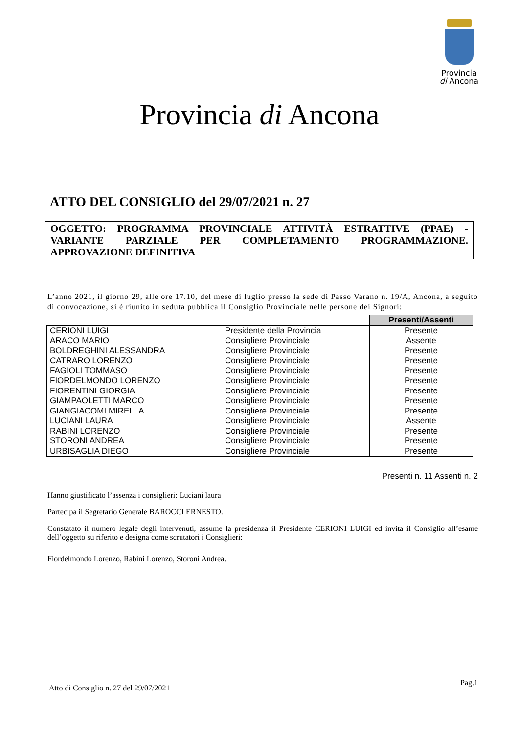Provincia
di Ancona
Provincia di Ancona
ATTO DEL CONSIGLIO del 29/07/2021 n. 27
OGGETTO: PROGRAMMA PROVINCIALE ATTIVITÀ ESTRATTIVE (PPAE) - VARIANTE PARZIALE PER COMPLETAMENTO PROGRAMMAZIONE. APPROVAZIONE DEFINITIVA
L’anno 2021, il giorno 29, alle ore 17.10, del mese di luglio presso la sede di Passo Varano n. 19/A, Ancona, a seguito di convocazione, si è riunito in seduta pubblica il Consiglio Provinciale nelle persone dei Signori:
| | | Presenti/Assenti |
| CERIONI LUIGI | Presidente della Provincia | Presente |
| ARACO MARIO | Consigliere Provinciale | Assente |
| BOLDREGHINI ALESSANDRA | Consigliere Provinciale | Presente |
| CATRARO LORENZO | Consigliere Provinciale | Presente |
| FAGIOLI TOMMASO | Consigliere Provinciale | Presente |
| FIORDELMONDO LORENZO | Consigliere Provinciale | Presente |
| FIORENTINI GIORGIA | Consigliere Provinciale | Presente |
| GIAMPAOLETTI MARCO | Consigliere Provinciale | Presente |
| GIANGIACOMI MIRELLA | Consigliere Provinciale | Presente |
| LUCIANI LAURA | Consigliere Provinciale | Assente |
| RABINI LORENZO | Consigliere Provinciale | Presente |
| STORONI ANDREA | Consigliere Provinciale | Presente |
| URBISAGLIA DIEGO | Consigliere Provinciale | Presente |
Presenti n. 11 Assenti n. 2
Hanno giustificato l’assenza i consiglieri: Luciani laura
Partecipa il Segretario Generale BAROCCI ERNESTO.
Constatato il numero legale degli intervenuti, assume la presidenza il Presidente CERIONI LUIGI ed invita il Consiglio all’esame dell’oggetto su riferito e designa come scrutatori i Consiglieri:
Fiordelmondo Lorenzo, Rabini Lorenzo, Storoni Andrea.
Pag.1
Atto di Consiglio n. 27 del 29/07/2021